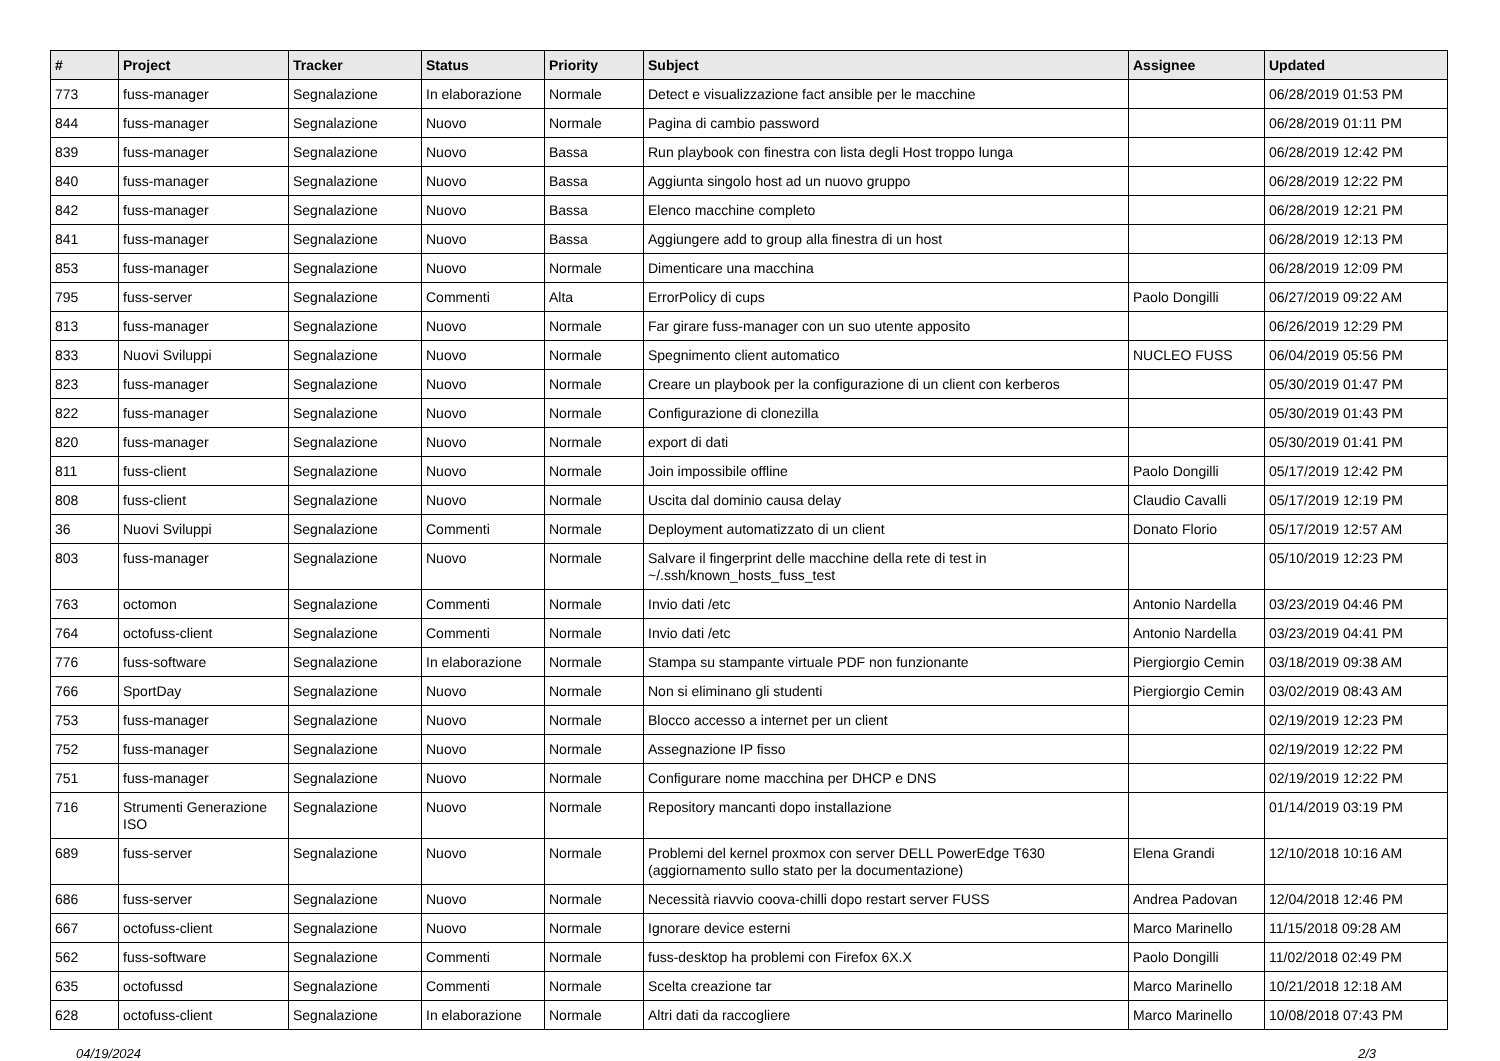| # | Project | Tracker | Status | Priority | Subject | Assignee | Updated |
| --- | --- | --- | --- | --- | --- | --- | --- |
| 773 | fuss-manager | Segnalazione | In elaborazione | Normale | Detect e visualizzazione fact ansible per le macchine | | 06/28/2019 01:53 PM |
| 844 | fuss-manager | Segnalazione | Nuovo | Normale | Pagina di cambio password | | 06/28/2019 01:11 PM |
| 839 | fuss-manager | Segnalazione | Nuovo | Bassa | Run playbook con finestra con lista degli Host troppo lunga | | 06/28/2019 12:42 PM |
| 840 | fuss-manager | Segnalazione | Nuovo | Bassa | Aggiunta singolo host ad un nuovo gruppo | | 06/28/2019 12:22 PM |
| 842 | fuss-manager | Segnalazione | Nuovo | Bassa | Elenco macchine completo | | 06/28/2019 12:21 PM |
| 841 | fuss-manager | Segnalazione | Nuovo | Bassa | Aggiungere add to group alla finestra di un host | | 06/28/2019 12:13 PM |
| 853 | fuss-manager | Segnalazione | Nuovo | Normale | Dimenticare una macchina | | 06/28/2019 12:09 PM |
| 795 | fuss-server | Segnalazione | Commenti | Alta | ErrorPolicy di cups | Paolo Dongilli | 06/27/2019 09:22 AM |
| 813 | fuss-manager | Segnalazione | Nuovo | Normale | Far girare fuss-manager con un suo utente apposito | | 06/26/2019 12:29 PM |
| 833 | Nuovi Sviluppi | Segnalazione | Nuovo | Normale | Spegnimento client automatico | NUCLEO FUSS | 06/04/2019 05:56 PM |
| 823 | fuss-manager | Segnalazione | Nuovo | Normale | Creare un playbook per la configurazione di un client con kerberos | | 05/30/2019 01:47 PM |
| 822 | fuss-manager | Segnalazione | Nuovo | Normale | Configurazione di clonezilla | | 05/30/2019 01:43 PM |
| 820 | fuss-manager | Segnalazione | Nuovo | Normale | export di dati | | 05/30/2019 01:41 PM |
| 811 | fuss-client | Segnalazione | Nuovo | Normale | Join impossibile offline | Paolo Dongilli | 05/17/2019 12:42 PM |
| 808 | fuss-client | Segnalazione | Nuovo | Normale | Uscita dal dominio causa delay | Claudio Cavalli | 05/17/2019 12:19 PM |
| 36 | Nuovi Sviluppi | Segnalazione | Commenti | Normale | Deployment automatizzato di un client | Donato Florio | 05/17/2019 12:57 AM |
| 803 | fuss-manager | Segnalazione | Nuovo | Normale | Salvare il fingerprint delle macchine della rete di test in ~/.ssh/known_hosts_fuss_test | | 05/10/2019 12:23 PM |
| 763 | octomon | Segnalazione | Commenti | Normale | Invio dati /etc | Antonio Nardella | 03/23/2019 04:46 PM |
| 764 | octofuss-client | Segnalazione | Commenti | Normale | Invio dati /etc | Antonio Nardella | 03/23/2019 04:41 PM |
| 776 | fuss-software | Segnalazione | In elaborazione | Normale | Stampa su stampante virtuale PDF non funzionante | Piergiorgio Cemin | 03/18/2019 09:38 AM |
| 766 | SportDay | Segnalazione | Nuovo | Normale | Non si eliminano gli studenti | Piergiorgio Cemin | 03/02/2019 08:43 AM |
| 753 | fuss-manager | Segnalazione | Nuovo | Normale | Blocco accesso a internet per un client | | 02/19/2019 12:23 PM |
| 752 | fuss-manager | Segnalazione | Nuovo | Normale | Assegnazione IP fisso | | 02/19/2019 12:22 PM |
| 751 | fuss-manager | Segnalazione | Nuovo | Normale | Configurare nome macchina per DHCP e DNS | | 02/19/2019 12:22 PM |
| 716 | Strumenti Generazione ISO | Segnalazione | Nuovo | Normale | Repository mancanti dopo installazione | | 01/14/2019 03:19 PM |
| 689 | fuss-server | Segnalazione | Nuovo | Normale | Problemi del kernel proxmox con server DELL PowerEdge T630 (aggiornamento sullo stato per la documentazione) | Elena Grandi | 12/10/2018 10:16 AM |
| 686 | fuss-server | Segnalazione | Nuovo | Normale | Necessità riavvio coova-chilli dopo restart server FUSS | Andrea Padovan | 12/04/2018 12:46 PM |
| 667 | octofuss-client | Segnalazione | Nuovo | Normale | Ignorare device esterni | Marco Marinello | 11/15/2018 09:28 AM |
| 562 | fuss-software | Segnalazione | Commenti | Normale | fuss-desktop ha problemi con Firefox 6X.X | Paolo Dongilli | 11/02/2018 02:49 PM |
| 635 | octofussd | Segnalazione | Commenti | Normale | Scelta creazione tar | Marco Marinello | 10/21/2018 12:18 AM |
| 628 | octofuss-client | Segnalazione | In elaborazione | Normale | Altri dati da raccogliere | Marco Marinello | 10/08/2018 07:43 PM |
04/19/2024 2/3